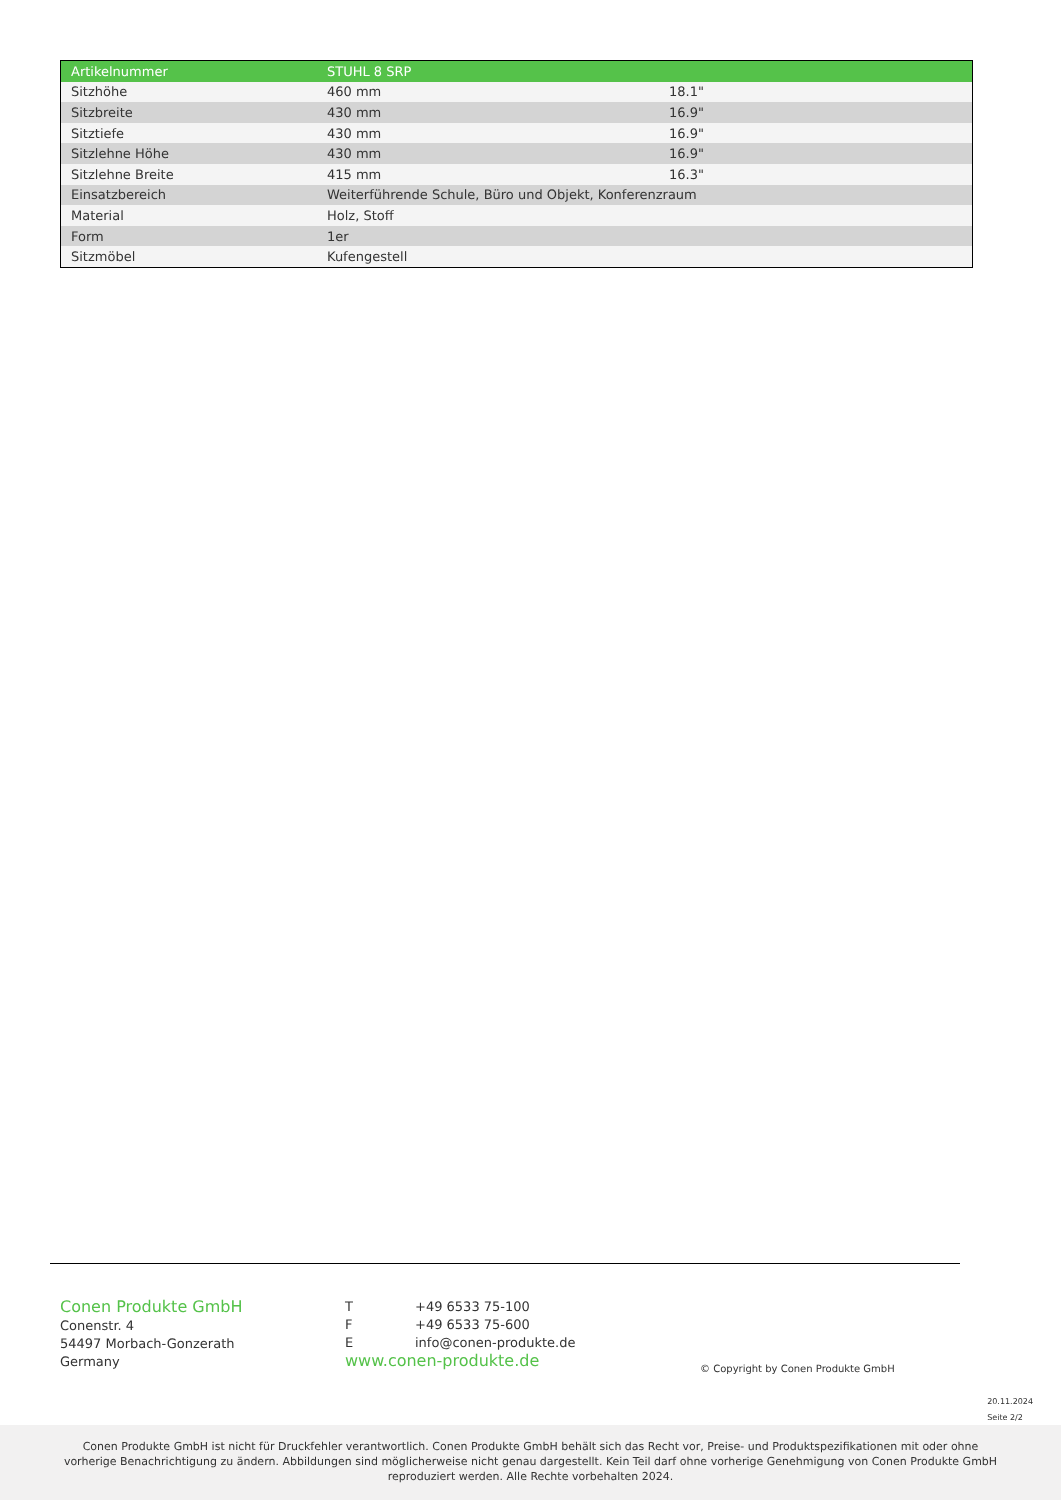| Artikelnummer | STUHL 8 SRP | |
| --- | --- | --- |
| Sitzhöhe | 460 mm | 18.1" |
| Sitzbreite | 430 mm | 16.9" |
| Sitztiefe | 430 mm | 16.9" |
| Sitzlehne Höhe | 430 mm | 16.9" |
| Sitzlehne Breite | 415 mm | 16.3" |
| Einsatzbereich | Weiterführende Schule, Büro und Objekt, Konferenzraum | |
| Material | Holz, Stoff | |
| Form | 1er | |
| Sitzmöbel | Kufengestell | |
Conen Produkte GmbH
Conenstr. 4
54497 Morbach-Gonzerath
Germany
T +49 6533 75-100
F +49 6533 75-600
Einfo@conen-produkte.de
www.conen-produkte.de
© Copyright by Conen Produkte GmbH
20.11.2024
Seite 2/2
Conen Produkte GmbH ist nicht für Druckfehler verantwortlich. Conen Produkte GmbH behält sich das Recht vor, Preise- und Produktspezifikationen mit oder ohne vorherige Benachrichtigung zu ändern. Abbildungen sind möglicherweise nicht genau dargestellt. Kein Teil darf ohne vorherige Genehmigung von Conen Produkte GmbH reproduziert werden. Alle Rechte vorbehalten 2024.